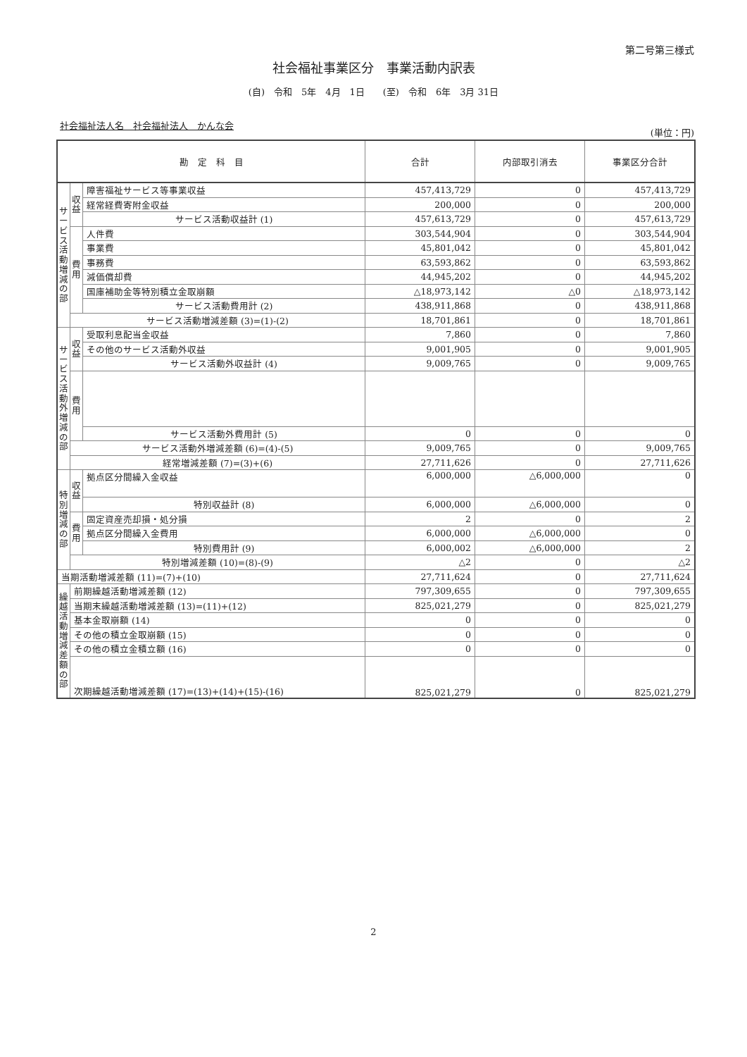第二号第三様式
社会福祉事業区分　事業活動内訳表
(自)　令和　5年　4月　1日　　(至)　令和　6年　3月 31日
社会福祉法人名　社会福祉法人　かんな会
(単位：円)
| 勘 定 科 目 | | | 合計 | 内部取引消去 | 事業区分合計 |
| --- | --- | --- | --- | --- | --- |
| サービス活動増減の部 | 収益 | 障害福祉サービス等事業収益 | 457,413,729 | 0 | 457,413,729 |
| | | 経常経費寄附金収益 | 200,000 | 0 | 200,000 |
| | | サービス活動収益計 (1) | 457,613,729 | 0 | 457,613,729 |
| | 費用 | 人件費 | 303,544,904 | 0 | 303,544,904 |
| | | 事業費 | 45,801,042 | 0 | 45,801,042 |
| | | 事務費 | 63,593,862 | 0 | 63,593,862 |
| | | 減価償却費 | 44,945,202 | 0 | 44,945,202 |
| | | 国庫補助金等特別積立金取崩額 | △18,973,142 | △0 | △18,973,142 |
| | | サービス活動費用計 (2) | 438,911,868 | 0 | 438,911,868 |
| | サービス活動増減差額 (3)=(1)-(2) | | 18,701,861 | 0 | 18,701,861 |
| サービス活動外増減の部 | 収益 | 受取利息配当金収益 | 7,860 | 0 | 7,860 |
| | | その他のサービス活動外収益 | 9,001,905 | 0 | 9,001,905 |
| | | サービス活動外収益計 (4) | 9,009,765 | 0 | 9,009,765 |
| | 費用 | | | | |
| | | サービス活動外費用計 (5) | 0 | 0 | 0 |
| | サービス活動外増減差額 (6)=(4)-(5) | | 9,009,765 | 0 | 9,009,765 |
| | 経常増減差額 (7)=(3)+(6) | | 27,711,626 | 0 | 27,711,626 |
| 特別増減の部 | 収益 | 拠点区分間繰入金収益 | 6,000,000 | △6,000,000 | 0 |
| | | 特別収益計 (8) | 6,000,000 | △6,000,000 | 0 |
| | 費用 | 固定資産売却損・処分損 | 2 | 0 | 2 |
| | | 拠点区分間繰入金費用 | 6,000,000 | △6,000,000 | 0 |
| | | 特別費用計 (9) | 6,000,002 | △6,000,000 | 2 |
| | 特別増減差額 (10)=(8)-(9) | | △2 | 0 | △2 |
| 当期活動増減差額 (11)=(7)+(10) | | | 27,711,624 | 0 | 27,711,624 |
| 繰越活動増減差額の部 | 前期繰越活動増減差額 (12) | | 797,309,655 | 0 | 797,309,655 |
| | 当期末繰越活動増減差額 (13)=(11)+(12) | | 825,021,279 | 0 | 825,021,279 |
| | 基本金取崩額 (14) | | 0 | 0 | 0 |
| | その他の積立金取崩額 (15) | | 0 | 0 | 0 |
| | その他の積立金積立額 (16) | | 0 | 0 | 0 |
| | 次期繰越活動増減差額 (17)=(13)+(14)+(15)-(16) | | 825,021,279 | 0 | 825,021,279 |
2